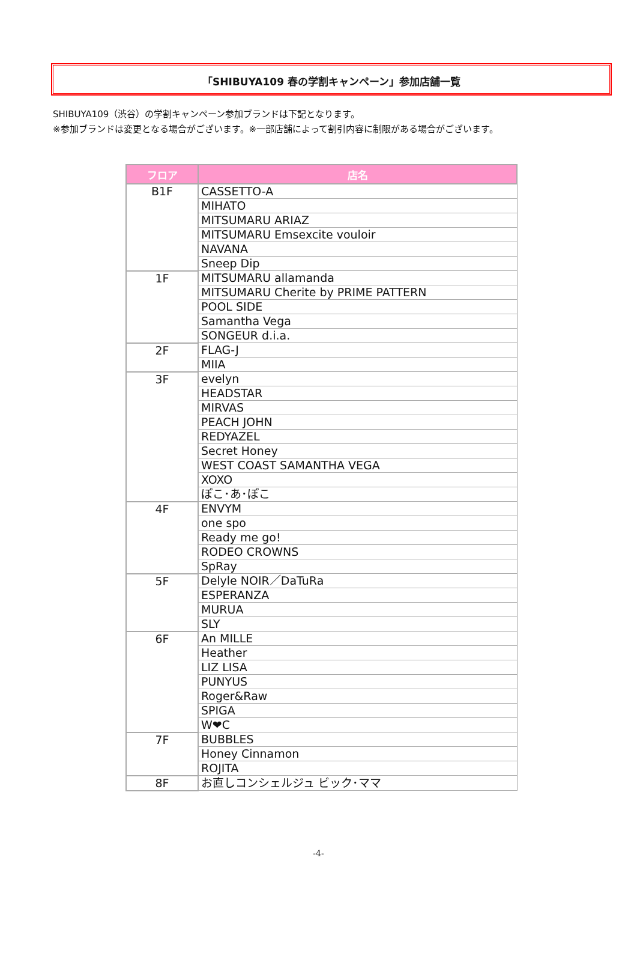「SHIBUYA109 春の学割キャンペーン」参加店舗一覧
SHIBUYA109（渋谷）の学割キャンペーン参加ブランドは下記となります。
※参加ブランドは変更となる場合がございます。※一部店舗によって割引内容に制限がある場合がございます。
| フロア | 店名 |
| --- | --- |
| B1F | CASSETTO-A |
| | MIHATO |
| | MITSUMARU ARIAZ |
| | MITSUMARU Emsexcite vouloir |
| | NAVANA |
| | Sneep Dip |
| 1F | MITSUMARU allamanda |
| | MITSUMARU Cherite by PRIME PATTERN |
| | POOL SIDE |
| | Samantha Vega |
| | SONGEUR d.i.a. |
| 2F | FLAG-J |
| | MIIA |
| 3F | evelyn |
| | HEADSTAR |
| | MIRVAS |
| | PEACH JOHN |
| | REDYAZEL |
| | Secret Honey |
| | WEST COAST SAMANTHA VEGA |
| | XOXO |
| | ぽこ･あ･ぽこ |
| 4F | ENVYM |
| | one spo |
| | Ready me go! |
| | RODEO CROWNS |
| | SpRay |
| 5F | Delyle NOIR／DaTuRa |
| | ESPERANZA |
| | MURUA |
| | SLY |
| 6F | An MILLE |
| | Heather |
| | LIZ LISA |
| | PUNYUS |
| | Roger&Raw |
| | SPIGA |
| | W❤C |
| 7F | BUBBLES |
| | Honey Cinnamon |
| | ROJITA |
| 8F | お直しコンシェルジュ ビック･ママ |
-4-